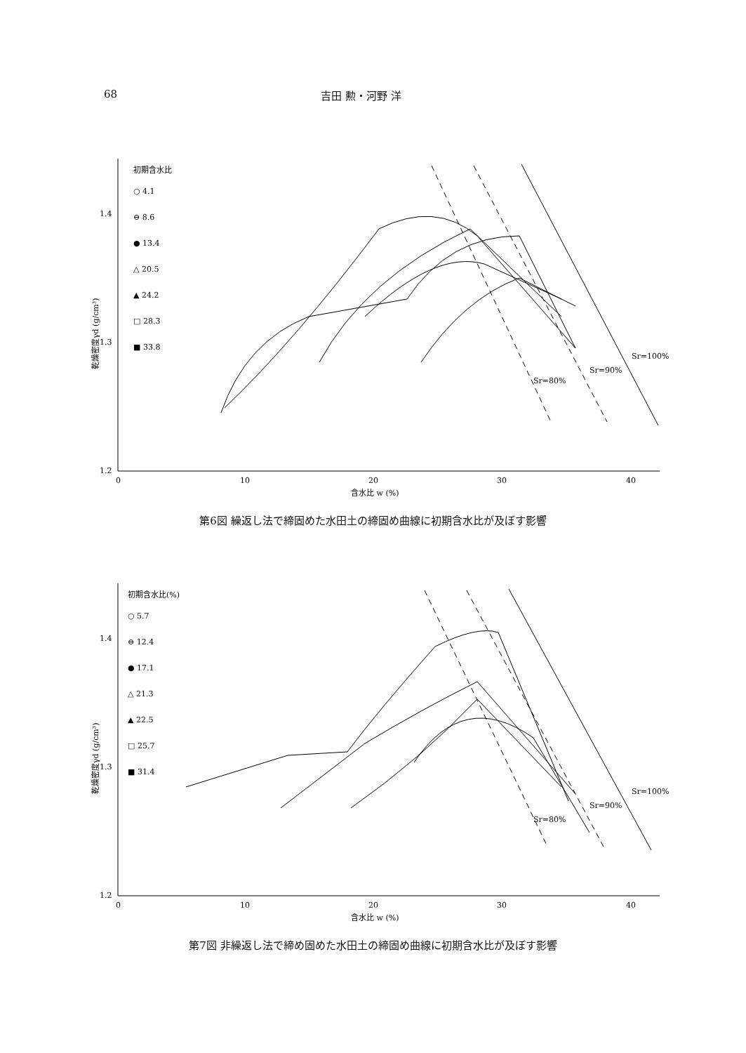68 吉田 勲・河野 洋
乾燥密度γd (g/cm³)
1.4
1.3
1.2
0
10
20
30
40
含水比 w (%)
初期含水比
○ 4.1
⊖ 8.6
● 13.4
△ 20.5
▲ 24.2
□ 28.3
■ 33.8
Sr=80%
Sr=90%
Sr=100%
第6図 繰返し法で締固めた水田土の締固め曲線に初期含水比が及ぼす影響
乾燥密度γd (g/cm³)
1.4
1.3
1.2
0
10
20
30
40
含水比 w (%)
初期含水比(%)
○ 5.7
⊖ 12.4
● 17.1
△ 21.3
▲ 22.5
□ 25.7
■ 31.4
Sr=80%
Sr=90%
Sr=100%
第7図 非繰返し法で締め固めた水田土の締固め曲線に初期含水比が及ぼす影響